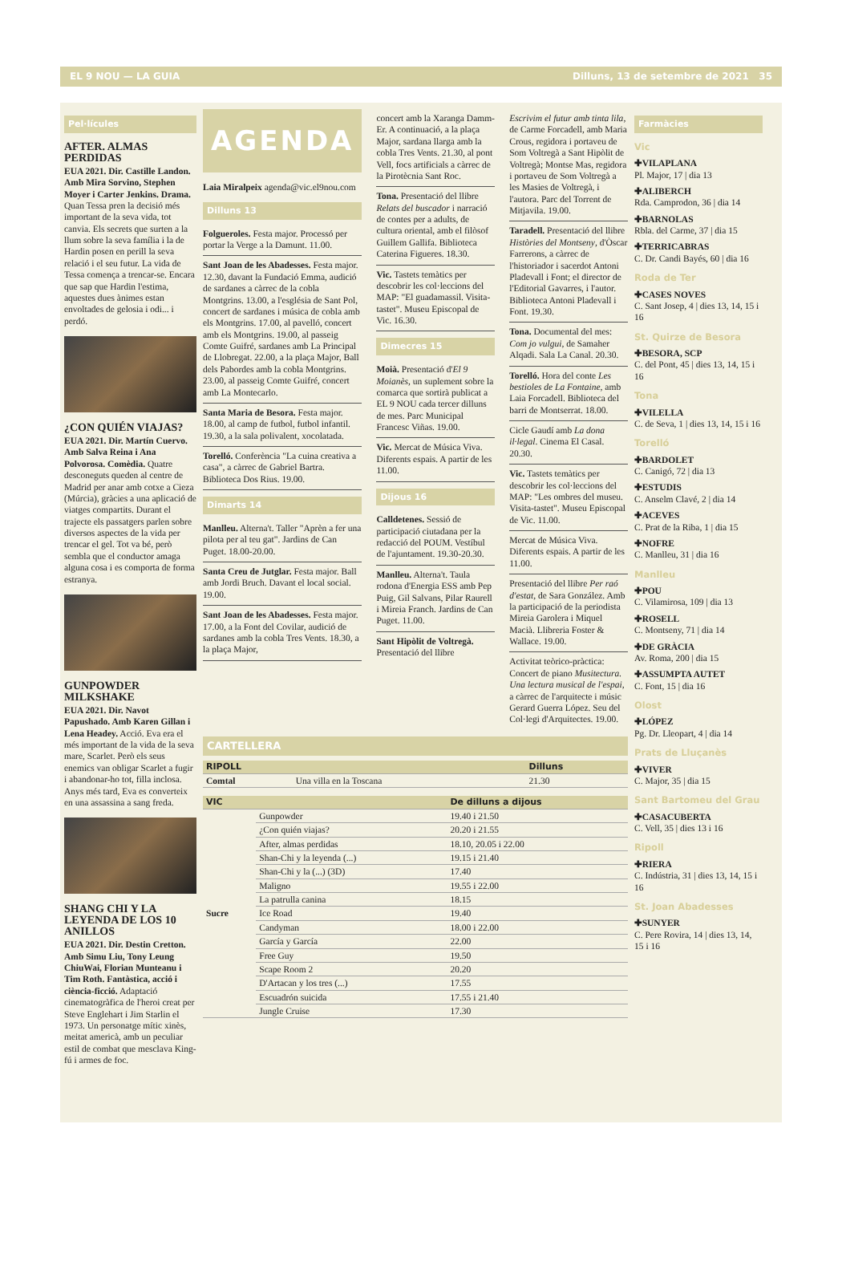EL 9 NOU — LA GUIA Dilluns, 13 de setembre de 2021 35
Pel·lícules
AFTER. ALMAS PERDIDAS
EUA 2021. Dir. Castille Landon. Amb Mira Sorvino, Stephen Moyer i Carter Jenkins. Drama. Quan Tessa pren la decisió més important de la seva vida, tot canvia. Els secrets que surten a la llum sobre la seva família i la de Hardin posen en perill la seva relació i el seu futur. La vida de Tessa comença a trencar-se. Encara que sap que Hardin l'estima, aquestes dues ànimes estan envoltades de gelosia i odi... i perdó.
¿CON QUIÉN VIAJAS?
EUA 2021. Dir. Martín Cuervo. Amb Salva Reina i Ana Polvorosa. Comèdia. Quatre desconeguts queden al centre de Madrid per anar amb cotxe a Cieza (Múrcia), gràcies a una aplicació de viatges compartits. Durant el trajecte els passatgers parlen sobre diversos aspectes de la vida per trencar el gel. Tot va bé, però sembla que el conductor amaga alguna cosa i es comporta de forma estranya.
GUNPOWDER MILKSHAKE
EUA 2021. Dir. Navot Papushado. Amb Karen Gillan i Lena Headey. Acció. Eva era el més important de la vida de la seva mare, Scarlet. Però els seus enemics van obligar Scarlet a fugir i abandonar-ho tot, filla inclosa. Anys més tard, Eva es converteix en una assassina a sang freda.
SHANG CHI Y LA LEYENDA DE LOS 10 ANILLOS
EUA 2021. Dir. Destin Cretton. Amb Simu Liu, Tony Leung ChiuWai, Florian Munteanu i Tim Roth. Fantàstica, acció i ciència-ficció. Adaptació cinematogràfica de l'heroi creat per Steve Englehart i Jim Starlin el 1973. Un personatge mític xinès, meitat americà, amb un peculiar estil de combat que mesclava King-fú i armes de foc.
AGENDA
Laia Miralpeix agenda@vic.el9nou.com
Dilluns 13
Folgueroles. Festa major. Processó per portar la Verge a la Damunt. 11.00.
Sant Joan de les Abadesses. Festa major. 12.30, davant la Fundació Emma, audició de sardanes a càrrec de la cobla Montgrins. 13.00, a l'església de Sant Pol, concert de sardanes i música de cobla amb els Montgrins. 17.00, al pavelló, concert amb els Montgrins. 19.00, al passeig Comte Guifré, sardanes amb La Principal de Llobregat. 22.00, a la plaça Major, Ball dels Pabordes amb la cobla Montgrins. 23.00, al passeig Comte Guifré, concert amb La Montecarlo.
Santa Maria de Besora. Festa major. 18.00, al camp de futbol, futbol infantil. 19.30, a la sala polivalent, xocolatada.
Torelló. Conferència "La cuina creativa a casa", a càrrec de Gabriel Bartra. Biblioteca Dos Rius. 19.00.
Dimarts 14
Manlleu. Alterna't. Taller "Aprèn a fer una pilota per al teu gat". Jardins de Can Puget. 18.00-20.00.
Santa Creu de Jutglar. Festa major. Ball amb Jordi Bruch. Davant el local social. 19.00.
Sant Joan de les Abadesses. Festa major. 17.00, a la Font del Covilar, audició de sardanes amb la cobla Tres Vents. 18.30, a la plaça Major,
concert amb la Xaranga Damm-Er. A continuació, a la plaça Major, sardana llarga amb la cobla Tres Vents. 21.30, al pont Vell, focs artificials a càrrec de la Pirotècnia Sant Roc.
Tona. Presentació del llibre Relats del buscador i narració de contes per a adults, de cultura oriental, amb el filòsof Guillem Gallifa. Biblioteca Caterina Figueres. 18.30.
Vic. Tastets temàtics per descobrir les col·leccions del MAP: "El guadamassil. Visita-tastet". Museu Episcopal de Vic. 16.30.
Dimecres 15
Moià. Presentació d'El 9 Moianès, un suplement sobre la comarca que sortirà publicat a EL 9 NOU cada tercer dilluns de mes. Parc Municipal Francesc Viñas. 19.00.
Vic. Mercat de Música Viva. Diferents espais. A partir de les 11.00.
Dijous 16
Calldetenes. Sessió de participació ciutadana per la redacció del POUM. Vestíbul de l'ajuntament. 19.30-20.30.
Manlleu. Alterna't. Taula rodona d'Energia ESS amb Pep Puig, Gil Salvans, Pilar Raurell i Mireia Franch. Jardins de Can Puget. 11.00.
Sant Hipòlit de Voltregà. Presentació del llibre
Escrivim el futur amb tinta lila, de Carme Forcadell, amb Maria Crous, regidora i portaveu de Som Voltregà a Sant Hipòlit de Voltregà; Montse Mas, regidora i portaveu de Som Voltregà a les Masies de Voltregà, i l'autora. Parc del Torrent de Mitjavila. 19.00.
Taradell. Presentació del llibre Històries del Montseny, d'Òscar Farrerons, a càrrec de l'historiador i sacerdot Antoni Pladevall i Font; el director de l'Editorial Gavarres, i l'autor. Biblioteca Antoni Pladevall i Font. 19.30.
Tona. Documental del mes: Com jo vulgui, de Samaher Alqadi. Sala La Canal. 20.30.
Torelló. Hora del conte Les bestioles de La Fontaine, amb Laia Forcadell. Biblioteca del barri de Montserrat. 18.00.
Cicle Gaudí amb La dona il·legal. Cinema El Casal. 20.30.
Vic. Tastets temàtics per descobrir les col·leccions del MAP: "Les ombres del museu. Visita-tastet". Museu Episcopal de Vic. 11.00.
Mercat de Música Viva. Diferents espais. A partir de les 11.00.
Presentació del llibre Per raó d'estat, de Sara González. Amb la participació de la periodista Mireia Garolera i Miquel Macià. Llibreria Foster & Wallace. 19.00.
Activitat teòrico-pràctica: Concert de piano Musitectura. Una lectura musical de l'espai, a càrrec de l'arquitecte i músic Gerard Guerra López. Seu del Col·legi d'Arquitectes. 19.00.
CARTELLERA
| RIPOLL | | Dilluns |
| --- | --- | --- |
| Comtal | Una villa en la Toscana | 21.30 |
| VIC | | De dilluns a dijous |
| --- | --- | --- |
| Sucre | Gunpowder | 19.40 i 21.50 |
| | ¿Con quién viajas? | 20.20 i 21.55 |
| | After, almas perdidas | 18.10, 20.05 i 22.00 |
| | Shan-Chi y la leyenda (...) | 19.15 i 21.40 |
| | Shan-Chi y la (...) (3D) | 17.40 |
| | Maligno | 19.55 i 22.00 |
| | La patrulla canina | 18.15 |
| | Ice Road | 19.40 |
| | Candyman | 18.00 i 22.00 |
| | García y García | 22.00 |
| | Free Guy | 19.50 |
| | Scape Room 2 | 20.20 |
| | D'Artacan y los tres (...) | 17.55 |
| | Escuadrón suicida | 17.55 i 21.40 |
| | Jungle Cruise | 17.30 |
Farmàcies
Vic
✚VILAPLANA
Pl. Major, 17 | dia 13
✚ALIBERCH
Rda. Camprodon, 36 | dia 14
✚BARNOLAS
Rbla. del Carme, 37 | dia 15
✚TERRICABRAS
C. Dr. Candi Bayés, 60 | dia 16
Roda de Ter
✚CASES NOVES
C. Sant Josep, 4 | dies 13, 14, 15 i 16
St. Quirze de Besora
✚BESORA, SCP
C. del Pont, 45 | dies 13, 14, 15 i 16
Tona
✚VILELLA
C. de Seva, 1 | dies 13, 14, 15 i 16
Torelló
✚BARDOLET
C. Canigó, 72 | dia 13
✚ESTUDIS
C. Anselm Clavé, 2 | dia 14
✚ACEVES
C. Prat de la Riba, 1 | dia 15
✚NOFRE
C. Manlleu, 31 | dia 16
Manlleu
✚POU
C. Vilamirosa, 109 | dia 13
✚ROSELL
C. Montseny, 71 | dia 14
✚DE GRÀCIA
Av. Roma, 200 | dia 15
✚ASSUMPTA AUTET
C. Font, 15 | dia 16
Olost
✚LÓPEZ
Pg. Dr. Lleopart, 4 | dia 14
Prats de Lluçanès
✚VIVER
C. Major, 35 | dia 15
Sant Bartomeu del Grau
✚CASACUBERTA
C. Vell, 35 | dies 13 i 16
Ripoll
✚RIERA
C. Indústria, 31 | dies 13, 14, 15 i 16
St. Joan Abadesses
✚SUNYER
C. Pere Rovira, 14 | dies 13, 14, 15 i 16